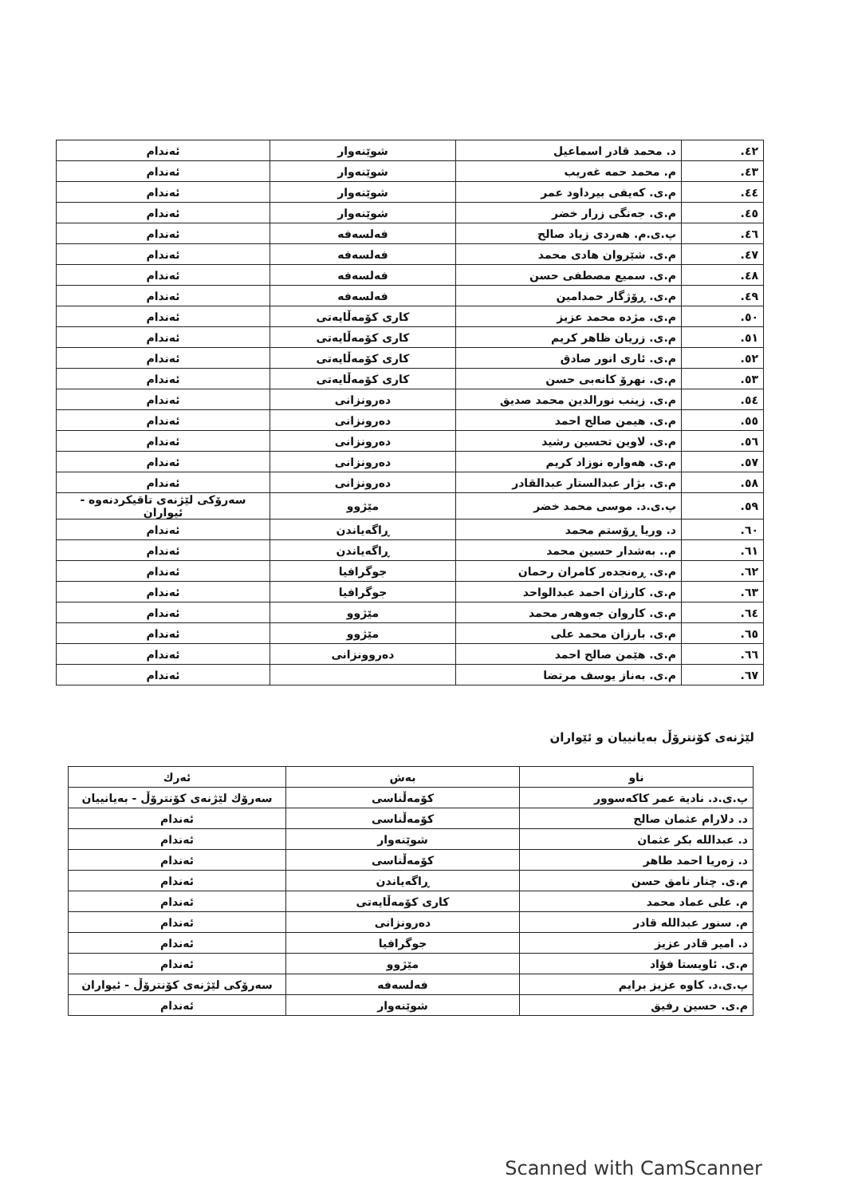| ٤٢. | د. محمد قادر اسماعيل | شوێنەوار | ئەندام |
| ٤٣. | م. محمد حمه غەریب | شوێنەوار | ئەندام |
| ٤٤. | م.ی. کەیفی بیرداود عمر | شوێنەوار | ئەندام |
| ٤٥. | م.ی. جەنگی زرار خضر | شوێنەوار | ئەندام |
| ٤٦. | پ.ی.م. هەردی زیاد صالح | فەلسەفە | ئەندام |
| ٤٧. | م.ی. شێروان هادی محمد | فەلسەفە | ئەندام |
| ٤٨. | م.ی. سمیع مصطفى حسن | فەلسەفە | ئەندام |
| ٤٩. | م.ی. ڕۆژگار حمدامین | فەلسەفە | ئەندام |
| ٥٠. | م.ی. مژدە محمد عزیز | کاری کۆمەڵایەتی | ئەندام |
| ٥١. | م.ی. زریان ظاهر کریم | کاری کۆمەڵایەتی | ئەندام |
| ٥٢. | م.ی. ئاری انور صادق | کاری کۆمەڵایەتی | ئەندام |
| ٥٣. | م.ی. نهرۆ کانەبی حسن | کاری کۆمەڵایەتی | ئەندام |
| ٥٤. | م.ی. زینب نورالدین محمد صدیق | دەرونزانی | ئەندام |
| ٥٥. | م.ی. هیمن صالح احمد | دەرونزانی | ئەندام |
| ٥٦. | م.ی. لاوین تحسین رشید | دەرونزانی | ئەندام |
| ٥٧. | م.ی. هەوارە نوزاد کریم | دەرونزانی | ئەندام |
| ٥٨. | م.ی. بژار عبدالستار عبدالقادر | دەرونزانی | ئەندام |
| ٥٩. | پ.ی.د. موسى محمد خضر | مێژوو | سەرۆکی لێژنەی تاقیکردنەوە - ئیواران |
| ٦٠. | د. وریا ڕۆستم محمد | ڕاگەیاندن | ئەندام |
| ٦١. | م.. بەشدار حسین محمد | ڕاگەیاندن | ئەندام |
| ٦٢. | م.ی. ڕەنجدەر کامران رحمان | جوگرافیا | ئەندام |
| ٦٣. | م.ی. کارزان احمد عبدالواحد | جوگرافیا | ئەندام |
| ٦٤. | م.ی. کاروان جەوهەر محمد | مێژوو | ئەندام |
| ٦٥. | م.ی. بارزان محمد علی | مێژوو | ئەندام |
| ٦٦. | م.ی. هێمن صالح احمد | دەروونزانی | ئەندام |
| ٦٧. | م.ی. بەناز یوسف مرتضا | | ئەندام |
لێژنەی کۆنترۆڵ بەیانییان و ئێواران
| ناو | بەش | ئەرك |
| --- | --- | --- |
| پ.ی.د. نادیة عمر کاکەسوور | کۆمەڵناسی | سەرۆك لێژنەی کۆنترۆڵ - بەیانییان |
| د. دلارام عثمان صالح | کۆمەڵناسی | ئەندام |
| د. عبدالله بکر عثمان | شوێنەوار | ئەندام |
| د. زەریا احمد طاهر | کۆمەڵناسی | ئەندام |
| م.ی. چنار نامق حسن | ڕاگەیاندن | ئەندام |
| م. علی عماد محمد | کاری کۆمەڵایەتی | ئەندام |
| م. سنور عبدالله قادر | دەرونزانی | ئەندام |
| د. امیر قادر عزیز | جوگرافیا | ئەندام |
| م.ی. ئاویستا فؤاد | مێژوو | ئەندام |
| پ.ی.د. کاوە عزیز برایم | فەلسەفە | سەرۆکی لێژنەی کۆنترۆڵ - ئیواران |
| م.ی. حسین رفیق | شوێنەوار | ئەندام |
Scanned with CamScanner